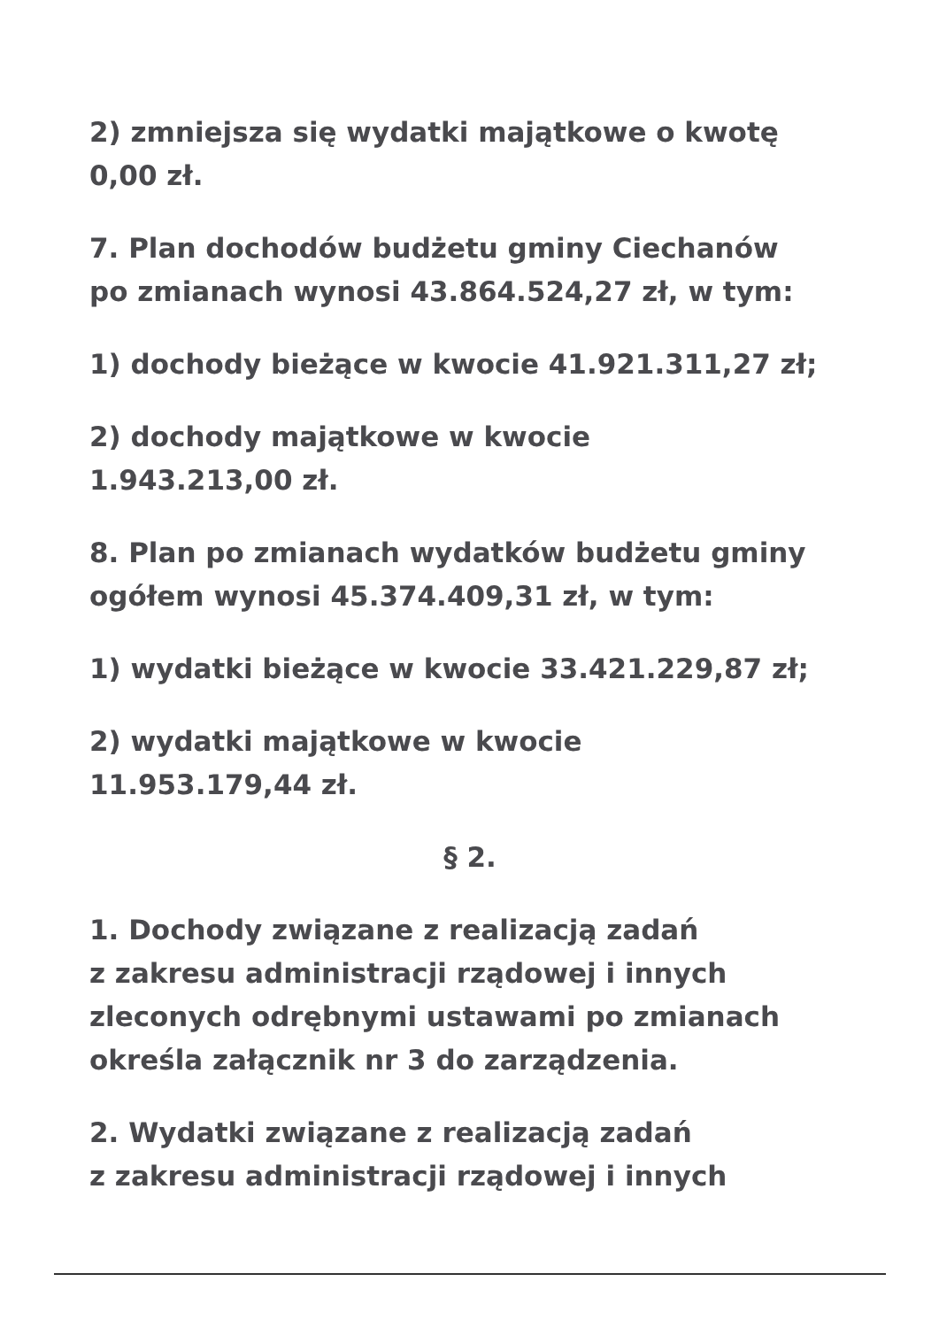2) zmniejsza się wydatki majątkowe o kwotę
0,00 zł.
7. Plan dochodów budżetu gminy Ciechanów
po zmianach wynosi 43.864.524,27 zł, w tym:
1) dochody bieżące w kwocie 41.921.311,27 zł;
2) dochody majątkowe w kwocie
1.943.213,00 zł.
8. Plan po zmianach wydatków budżetu gminy
ogółem wynosi 45.374.409,31 zł, w tym:
1) wydatki bieżące w kwocie 33.421.229,87 zł;
2) wydatki majątkowe w kwocie
11.953.179,44 zł.
§ 2.
1. Dochody związane z realizacją zadań
z zakresu administracji rządowej i innych
zleconych odrębnymi ustawami po zmianach
określa załącznik nr 3 do zarządzenia.
2. Wydatki związane z realizacją zadań
z zakresu administracji rządowej i innych